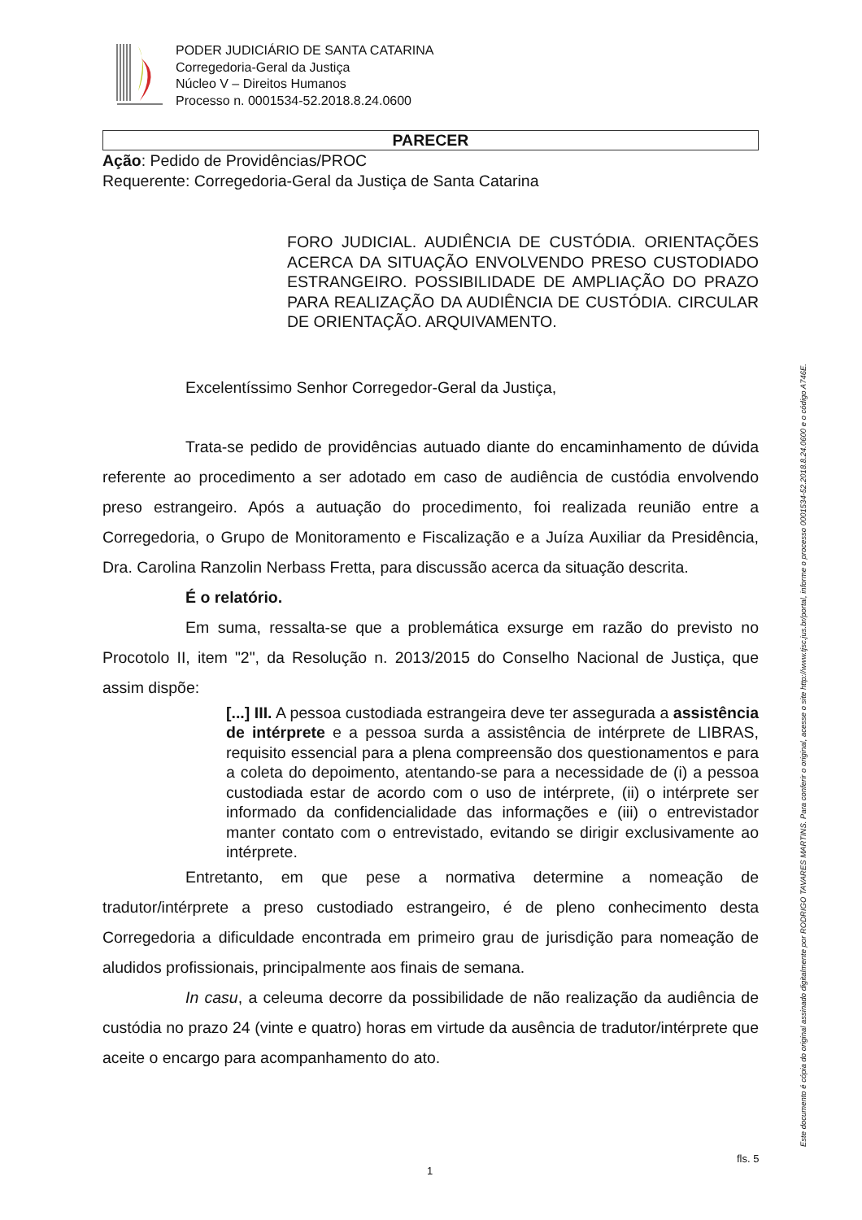PODER JUDICIÁRIO DE SANTA CATARINA
Corregedoria-Geral da Justiça
Núcleo V – Direitos Humanos
Processo n. 0001534-52.2018.8.24.0600
PARECER
Ação: Pedido de Providências/PROC
Requerente: Corregedoria-Geral da Justiça de Santa Catarina
FORO JUDICIAL. AUDIÊNCIA DE CUSTÓDIA. ORIENTAÇÕES ACERCA DA SITUAÇÃO ENVOLVENDO PRESO CUSTODIADO ESTRANGEIRO. POSSIBILIDADE DE AMPLIAÇÃO DO PRAZO PARA REALIZAÇÃO DA AUDIÊNCIA DE CUSTÓDIA. CIRCULAR DE ORIENTAÇÃO. ARQUIVAMENTO.
Excelentíssimo Senhor Corregedor-Geral da Justiça,
Trata-se pedido de providências autuado diante do encaminhamento de dúvida referente ao procedimento a ser adotado em caso de audiência de custódia envolvendo preso estrangeiro. Após a autuação do procedimento, foi realizada reunião entre a Corregedoria, o Grupo de Monitoramento e Fiscalização e a Juíza Auxiliar da Presidência, Dra. Carolina Ranzolin Nerbass Fretta, para discussão acerca da situação descrita.
É o relatório.
Em suma, ressalta-se que a problemática exsurge em razão do previsto no Procotolo II, item "2", da Resolução n. 2013/2015 do Conselho Nacional de Justiça, que assim dispõe:
[...] III. A pessoa custodiada estrangeira deve ter assegurada a assistência de intérprete e a pessoa surda a assistência de intérprete de LIBRAS, requisito essencial para a plena compreensão dos questionamentos e para a coleta do depoimento, atentando-se para a necessidade de (i) a pessoa custodiada estar de acordo com o uso de intérprete, (ii) o intérprete ser informado da confidencialidade das informações e (iii) o entrevistador manter contato com o entrevistado, evitando se dirigir exclusivamente ao intérprete.
Entretanto, em que pese a normativa determine a nomeação de tradutor/intérprete a preso custodiado estrangeiro, é de pleno conhecimento desta Corregedoria a dificuldade encontrada em primeiro grau de jurisdição para nomeação de aludidos profissionais, principalmente aos finais de semana.
In casu, a celeuma decorre da possibilidade de não realização da audiência de custódia no prazo 24 (vinte e quatro) horas em virtude da ausência de tradutor/intérprete que aceite o encargo para acompanhamento do ato.
Este documento é cópia do original assinado digitalmente por RODRIGO TAVARES MARTINS. Para conferir o original, acesse o site http://www.tjsc.jus.br/portal, informe o processo 0001534-52.2018.8.24.0600 e o código A746E.
fls. 5
1